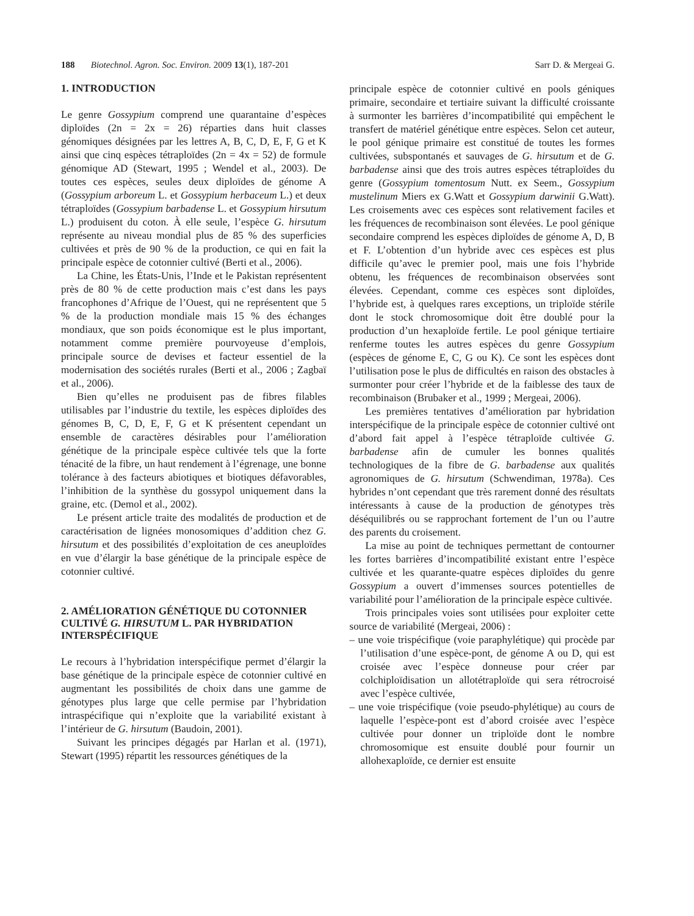188 Biotechnol. Agron. Soc. Environ. 2009 13(1), 187-201 Sarr D. & Mergeai G.
1. INTRODUCTION
Le genre Gossypium comprend une quarantaine d’espèces diploïdes (2n = 2x = 26) réparties dans huit classes génomiques désignées par les lettres A, B, C, D, E, F, G et K ainsi que cinq espèces tétraploïdes (2n = 4x = 52) de formule génomique AD (Stewart, 1995 ; Wendel et al., 2003). De toutes ces espèces, seules deux diploïdes de génome A (Gossypium arboreum L. et Gossypium herbaceum L.) et deux tétraploïdes (Gossypium barbadense L. et Gossypium hirsutum L.) produisent du coton. À elle seule, l’espèce G. hirsutum représente au niveau mondial plus de 85 % des superficies cultivées et près de 90 % de la production, ce qui en fait la principale espèce de cotonnier cultivé (Berti et al., 2006).
La Chine, les États-Unis, l’Inde et le Pakistan représentent près de 80 % de cette production mais c’est dans les pays francophones d’Afrique de l’Ouest, qui ne représentent que 5 % de la production mondiale mais 15 % des échanges mondiaux, que son poids économique est le plus important, notamment comme première pourvoyeuse d’emplois, principale source de devises et facteur essentiel de la modernisation des sociétés rurales (Berti et al., 2006 ; Zagbaï et al., 2006).
Bien qu’elles ne produisent pas de fibres filables utilisables par l’industrie du textile, les espèces diploïdes des génomes B, C, D, E, F, G et K présentent cependant un ensemble de caractères désirables pour l’amélioration génétique de la principale espèce cultivée tels que la forte ténacité de la fibre, un haut rendement à l’égrenage, une bonne tolérance à des facteurs abiotiques et biotiques défavorables, l’inhibition de la synthèse du gossypol uniquement dans la graine, etc. (Demol et al., 2002).
Le présent article traite des modalités de production et de caractérisation de lignées monosomiques d’addition chez G. hirsutum et des possibilités d’exploitation de ces aneuploïdes en vue d’élargir la base génétique de la principale espèce de cotonnier cultivé.
2. AMÉLIORATION GÉNÉTIQUE DU COTONNIER CULTIVÉ G. HIRSUTUM L. PAR HYBRIDATION INTERSPÉCIFIQUE
Le recours à l’hybridation interspécifique permet d’élargir la base génétique de la principale espèce de cotonnier cultivé en augmentant les possibilités de choix dans une gamme de génotypes plus large que celle permise par l’hybridation intraspécifique qui n’exploite que la variabilité existant à l’intérieur de G. hirsutum (Baudoin, 2001).
Suivant les principes dégagés par Harlan et al. (1971), Stewart (1995) répartit les ressources génétiques de la
principale espèce de cotonnier cultivé en pools géniques primaire, secondaire et tertiaire suivant la difficulté croissante à surmonter les barrières d’incompatibilité qui empêchent le transfert de matériel génétique entre espèces. Selon cet auteur, le pool génique primaire est constitué de toutes les formes cultivées, subspontanés et sauvages de G. hirsutum et de G. barbadense ainsi que des trois autres espèces tétraploïdes du genre (Gossypium tomentosum Nutt. ex Seem., Gossypium mustelinum Miers ex G.Watt et Gossypium darwinii G.Watt). Les croisements avec ces espèces sont relativement faciles et les fréquences de recombinaison sont élevées. Le pool génique secondaire comprend les espèces diploïdes de génome A, D, B et F. L’obtention d’un hybride avec ces espèces est plus difficile qu’avec le premier pool, mais une fois l’hybride obtenu, les fréquences de recombinaison observées sont élevées. Cependant, comme ces espèces sont diploïdes, l’hybride est, à quelques rares exceptions, un triploïde stérile dont le stock chromosomique doit être doublé pour la production d’un hexaploïde fertile. Le pool génique tertiaire renferme toutes les autres espèces du genre Gossypium (espèces de génome E, C, G ou K). Ce sont les espèces dont l’utilisation pose le plus de difficultés en raison des obstacles à surmonter pour créer l’hybride et de la faiblesse des taux de recombinaison (Brubaker et al., 1999 ; Mergeai, 2006).
Les premières tentatives d’amélioration par hybridation interspécifique de la principale espèce de cotonnier cultivé ont d’abord fait appel à l’espèce tétraploïde cultivée G. barbadense afin de cumuler les bonnes qualités technologiques de la fibre de G. barbadense aux qualités agronomiques de G. hirsutum (Schwendiman, 1978a). Ces hybrides n’ont cependant que très rarement donné des résultats intéressants à cause de la production de génotypes très déséquilibrés ou se rapprochant fortement de l’un ou l’autre des parents du croisement.
La mise au point de techniques permettant de contourner les fortes barrières d’incompatibilité existant entre l’espèce cultivée et les quarante-quatre espèces diploïdes du genre Gossypium a ouvert d’immenses sources potentielles de variabilité pour l’amélioration de la principale espèce cultivée.
Trois principales voies sont utilisées pour exploiter cette source de variabilité (Mergeai, 2006) :
– une voie trispécifique (voie paraphylétique) qui procède par l’utilisation d’une espèce-pont, de génome A ou D, qui est croisée avec l’espèce donneuse pour créer par colchiploïdisation un allotétraploïde qui sera rétrocroisé avec l’espèce cultivée,
– une voie trispécifique (voie pseudo-phylétique) au cours de laquelle l’espèce-pont est d’abord croisée avec l’espèce cultivée pour donner un triploïde dont le nombre chromosomique est ensuite doublé pour fournir un allohexaploïde, ce dernier est ensuite